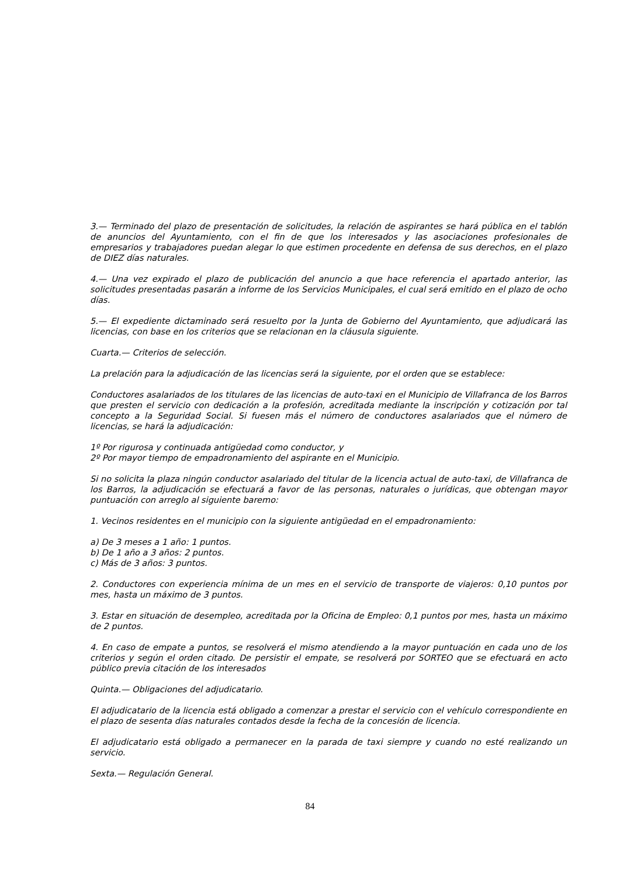3.— Terminado del plazo de presentación de solicitudes, la relación de aspirantes se hará pública en el tablón de anuncios del Ayuntamiento, con el fin de que los interesados y las asociaciones profesionales de empresarios y trabajadores puedan alegar lo que estimen procedente en defensa de sus derechos, en el plazo de DIEZ días naturales.
4.— Una vez expirado el plazo de publicación del anuncio a que hace referencia el apartado anterior, las solicitudes presentadas pasarán a informe de los Servicios Municipales, el cual será emitido en el plazo de ocho días.
5.— El expediente dictaminado será resuelto por la Junta de Gobierno del Ayuntamiento, que adjudicará las licencias, con base en los criterios que se relacionan en la cláusula siguiente.
Cuarta.— Criterios de selección.
La prelación para la adjudicación de las licencias será la siguiente, por el orden que se establece:
Conductores asalariados de los titulares de las licencias de auto-taxi en el Municipio de Villafranca de los Barros que presten el servicio con dedicación a la profesión, acreditada mediante la inscripción y cotización por tal concepto a la Seguridad Social. Si fuesen más el número de conductores asalariados que el número de licencias, se hará la adjudicación:
1º Por rigurosa y continuada antigüedad como conductor, y
2º Por mayor tiempo de empadronamiento del aspirante en el Municipio.
Si no solicita la plaza ningún conductor asalariado del titular de la licencia actual de auto-taxi, de Villafranca de los Barros, la adjudicación se efectuará a favor de las personas, naturales o jurídicas, que obtengan mayor puntuación con arreglo al siguiente baremo:
1. Vecinos residentes en el municipio con la siguiente antigüedad en el empadronamiento:
a) De 3 meses a 1 año: 1 puntos.
b) De 1 año a 3 años: 2 puntos.
c) Más de 3 años: 3 puntos.
2. Conductores con experiencia mínima de un mes en el servicio de transporte de viajeros: 0,10 puntos por mes, hasta un máximo de 3 puntos.
3. Estar en situación de desempleo, acreditada por la Oficina de Empleo: 0,1 puntos por mes, hasta un máximo de 2 puntos.
4. En caso de empate a puntos, se resolverá el mismo atendiendo a la mayor puntuación en cada uno de los criterios y según el orden citado. De persistir el empate, se resolverá por SORTEO que se efectuará en acto público previa citación de los interesados
Quinta.— Obligaciones del adjudicatario.
El adjudicatario de la licencia está obligado a comenzar a prestar el servicio con el vehículo correspondiente en el plazo de sesenta días naturales contados desde la fecha de la concesión de licencia.
El adjudicatario está obligado a permanecer en la parada de taxi siempre y cuando no esté realizando un servicio.
Sexta.— Regulación General.
84